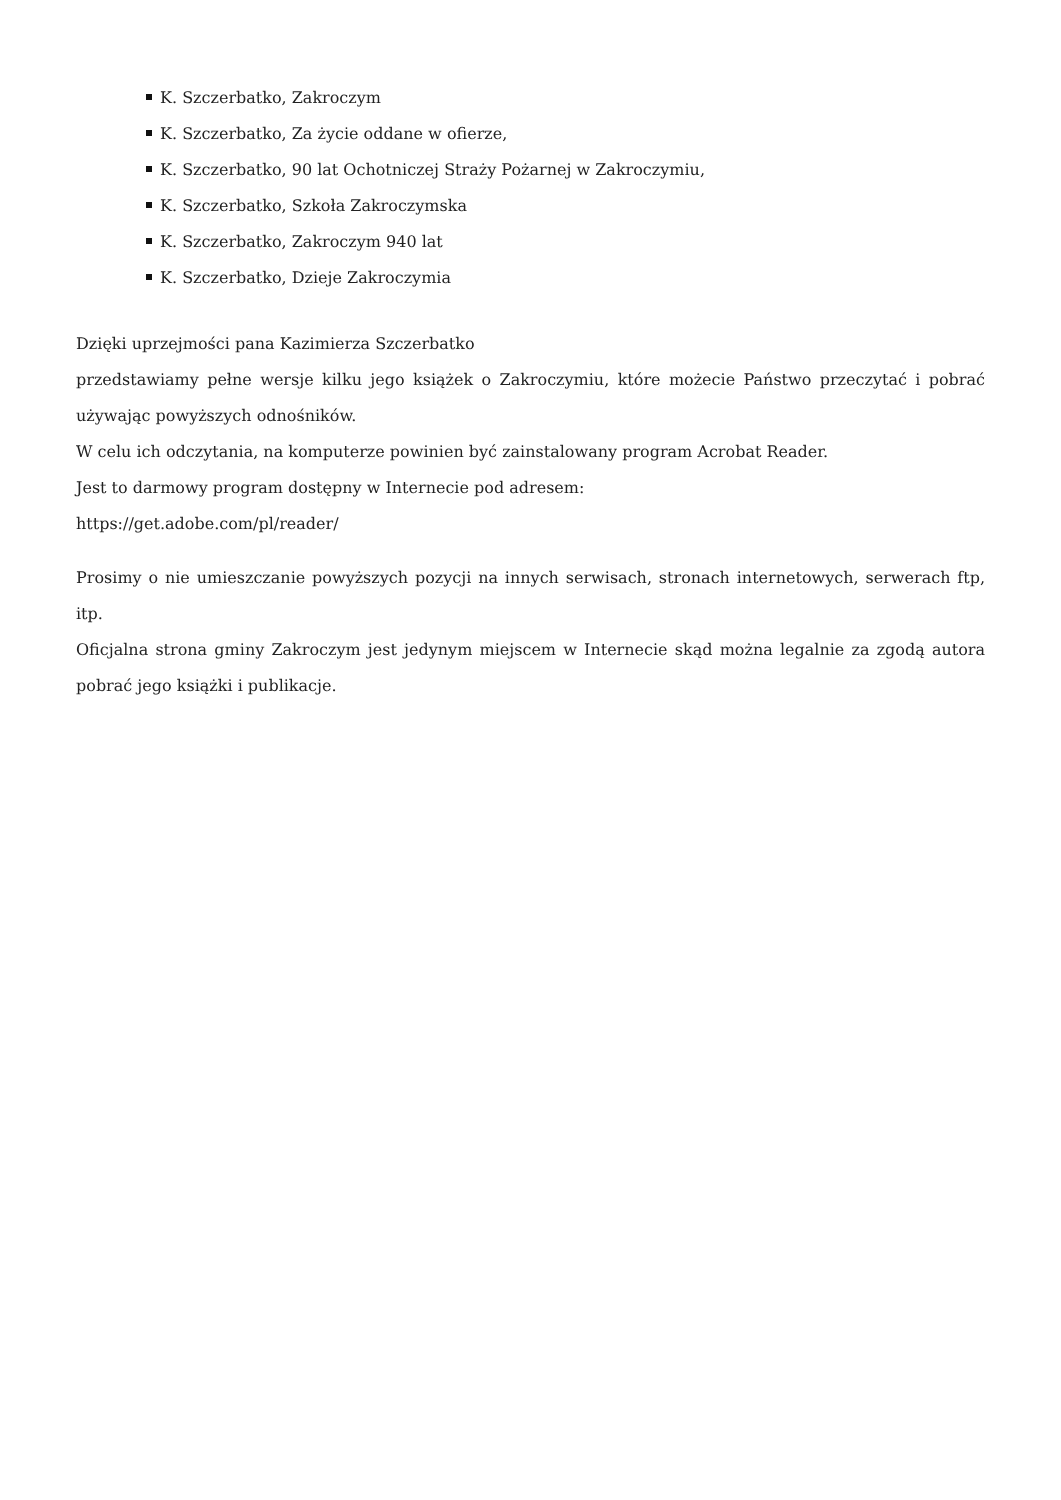K. Szczerbatko, Zakroczym
K. Szczerbatko, Za życie oddane w ofierze,
K. Szczerbatko, 90 lat Ochotniczej Straży Pożarnej w Zakroczymiu,
K. Szczerbatko, Szkoła Zakroczymska
K. Szczerbatko, Zakroczym 940 lat
K. Szczerbatko, Dzieje Zakroczymia
Dzięki uprzejmości pana Kazimierza Szczerbatko
przedstawiamy pełne wersje kilku jego książek o Zakroczymiu, które możecie Państwo przeczytać i pobrać używając powyższych odnośników.
W celu ich odczytania, na komputerze powinien być zainstalowany program Acrobat Reader.
Jest to darmowy program dostępny w Internecie pod adresem:
https://get.adobe.com/pl/reader/
Prosimy o nie umieszczanie powyższych pozycji na innych serwisach, stronach internetowych, serwerach ftp, itp.
Oficjalna strona gminy Zakroczym jest jedynym miejscem w Internecie skąd można legalnie za zgodą autora pobrać jego książki i publikacje.